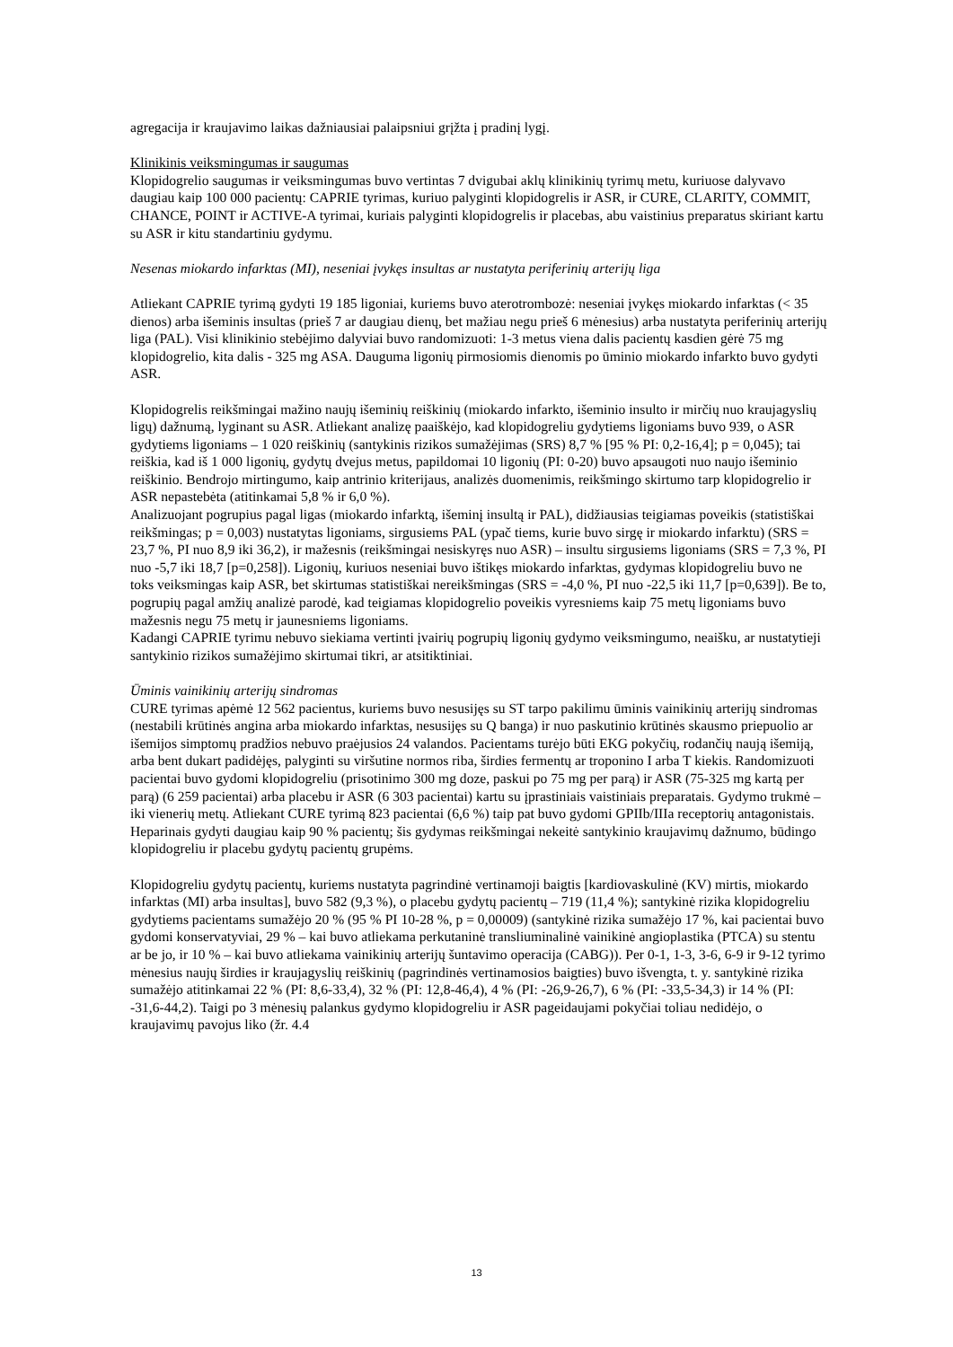agregacija ir kraujavimo laikas dažniausiai palaipsniui grįžta į pradinį lygį.
Klinikinis veiksmingumas ir saugumas
Klopidogrelio saugumas ir veiksmingumas buvo vertintas 7 dvigubai aklų klinikinių tyrimų metu, kuriuose dalyvavo daugiau kaip 100 000 pacientų: CAPRIE tyrimas, kuriuo palyginti klopidogrelis ir ASR, ir CURE, CLARITY, COMMIT, CHANCE, POINT ir ACTIVE-A tyrimai, kuriais palyginti klopidogrelis ir placebas, abu vaistinius preparatus skiriant kartu su ASR ir kitu standartiniu gydymu.
Nesenas miokardo infarktas (MI), neseniai įvykęs insultas ar nustatyta periferinių arterijų liga
Atliekant CAPRIE tyrimą gydyti 19 185 ligoniai, kuriems buvo aterotrombozė: neseniai įvykęs miokardo infarktas (< 35 dienos) arba išeminis insultas (prieš 7 ar daugiau dienų, bet mažiau negu prieš 6 mėnesius) arba nustatyta periferinių arterijų liga (PAL). Visi klinikinio stebėjimo dalyviai buvo randomizuoti: 1-3 metus viena dalis pacientų kasdien gėrė 75 mg klopidogrelio, kita dalis - 325 mg ASA. Dauguma ligonių pirmosiomis dienomis po ūminio miokardo infarkto buvo gydyti ASR.
Klopidogrelis reikšmingai mažino naujų išeminių reiškinių (miokardo infarkto, išeminio insulto ir mirčių nuo kraujagyslių ligų) dažnumą, lyginant su ASR. Atliekant analizę paaiškėjo, kad klopidogreliu gydytiems ligoniams buvo 939, o ASR gydytiems ligoniams – 1 020 reiškinių (santykinis rizikos sumažėjimas (SRS) 8,7 % [95 % PI: 0,2-16,4]; p = 0,045); tai reiškia, kad iš 1 000 ligonių, gydytų dvejus metus, papildomai 10 ligonių (PI: 0-20) buvo apsaugoti nuo naujo išeminio reiškinio. Bendrojo mirtingumo, kaip antrinio kriterijaus, analizės duomenimis, reikšmingo skirtumo tarp klopidogrelio ir ASR nepastebėta (atitinkamai 5,8 % ir 6,0 %).
Analizuojant pogrupius pagal ligas (miokardo infarktą, išeminį insultą ir PAL), didžiausias teigiamas poveikis (statistiškai reikšmingas; p = 0,003) nustatytas ligoniams, sirgusiems PAL (ypač tiems, kurie buvo sirgę ir miokardo infarktu) (SRS = 23,7 %, PI nuo 8,9 iki 36,2), ir mažesnis (reikšmingai nesiskyręs nuo ASR) – insultu sirgusiems ligoniams (SRS = 7,3 %, PI nuo -5,7 iki 18,7 [p=0,258]). Ligonių, kuriuos neseniai buvo ištikęs miokardo infarktas, gydymas klopidogreliu buvo ne toks veiksmingas kaip ASR, bet skirtumas statistiškai nereikšmingas (SRS = -4,0 %, PI nuo -22,5 iki 11,7 [p=0,639]). Be to, pogrupių pagal amžių analizė parodė, kad teigiamas klopidogrelio poveikis vyresniems kaip 75 metų ligoniams buvo mažesnis negu 75 metų ir jaunesniems ligoniams.
Kadangi CAPRIE tyrimu nebuvo siekiama vertinti įvairių pogrupių ligonių gydymo veiksmingumo, neaišku, ar nustatytieji santykinio rizikos sumažėjimo skirtumai tikri, ar atsitiktiniai.
Ūminis vainikinių arterijų sindromas
CURE tyrimas apėmė 12 562 pacientus, kuriems buvo nesusijęs su ST tarpo pakilimu ūminis vainikinių arterijų sindromas (nestabili krūtinės angina arba miokardo infarktas, nesusijęs su Q banga) ir nuo paskutinio krūtinės skausmo priepuolio ar išemijos simptomų pradžios nebuvo praėjusios 24 valandos. Pacientams turėjo būti EKG pokyčių, rodančių naują išemiją, arba bent dukart padidėjęs, palyginti su viršutine normos riba, širdies fermentų ar troponino I arba T kiekis. Randomizuoti pacientai buvo gydomi klopidogreliu (prisotinimo 300 mg doze, paskui po 75 mg per parą) ir ASR (75-325 mg kartą per parą) (6 259 pacientai) arba placebu ir ASR (6 303 pacientai) kartu su įprastiniais vaistiniais preparatais. Gydymo trukmė – iki vienerių metų. Atliekant CURE tyrimą 823 pacientai (6,6 %) taip pat buvo gydomi GPIIb/IIIa receptorių antagonistais. Heparinais gydyti daugiau kaip 90 % pacientų; šis gydymas reikšmingai nekeitė santykinio kraujavimų dažnumo, būdingo klopidogreliu ir placebu gydytų pacientų grupėms.
Klopidogreliu gydytų pacientų, kuriems nustatyta pagrindinė vertinamoji baigtis [kardiovaskulinė (KV) mirtis, miokardo infarktas (MI) arba insultas], buvo 582 (9,3 %), o placebu gydytų pacientų – 719 (11,4 %); santykinė rizika klopidogreliu gydytiems pacientams sumažėjo 20 % (95 % PI 10-28 %, p = 0,00009) (santykinė rizika sumažėjo 17 %, kai pacientai buvo gydomi konservatyviai, 29 % – kai buvo atliekama perkutaninė transliuminalinė vainikinė angioplastika (PTCA) su stentu ar be jo, ir 10 % – kai buvo atliekama vainikinių arterijų šuntavimo operacija (CABG)). Per 0-1, 1-3, 3-6, 6-9 ir 9-12 tyrimo mėnesius naujų širdies ir kraujagyslių reiškinių (pagrindinės vertinamosios baigties) buvo išvengta, t. y. santykinė rizika sumažėjo atitinkamai 22 % (PI: 8,6-33,4), 32 % (PI: 12,8-46,4), 4 % (PI: -26,9-26,7), 6 % (PI: -33,5-34,3) ir 14 % (PI: -31,6-44,2). Taigi po 3 mėnesių palankus gydymo klopidogreliu ir ASR pageidaujami pokyčiai toliau nedidėjo, o kraujavimų pavojus liko (žr. 4.4
13